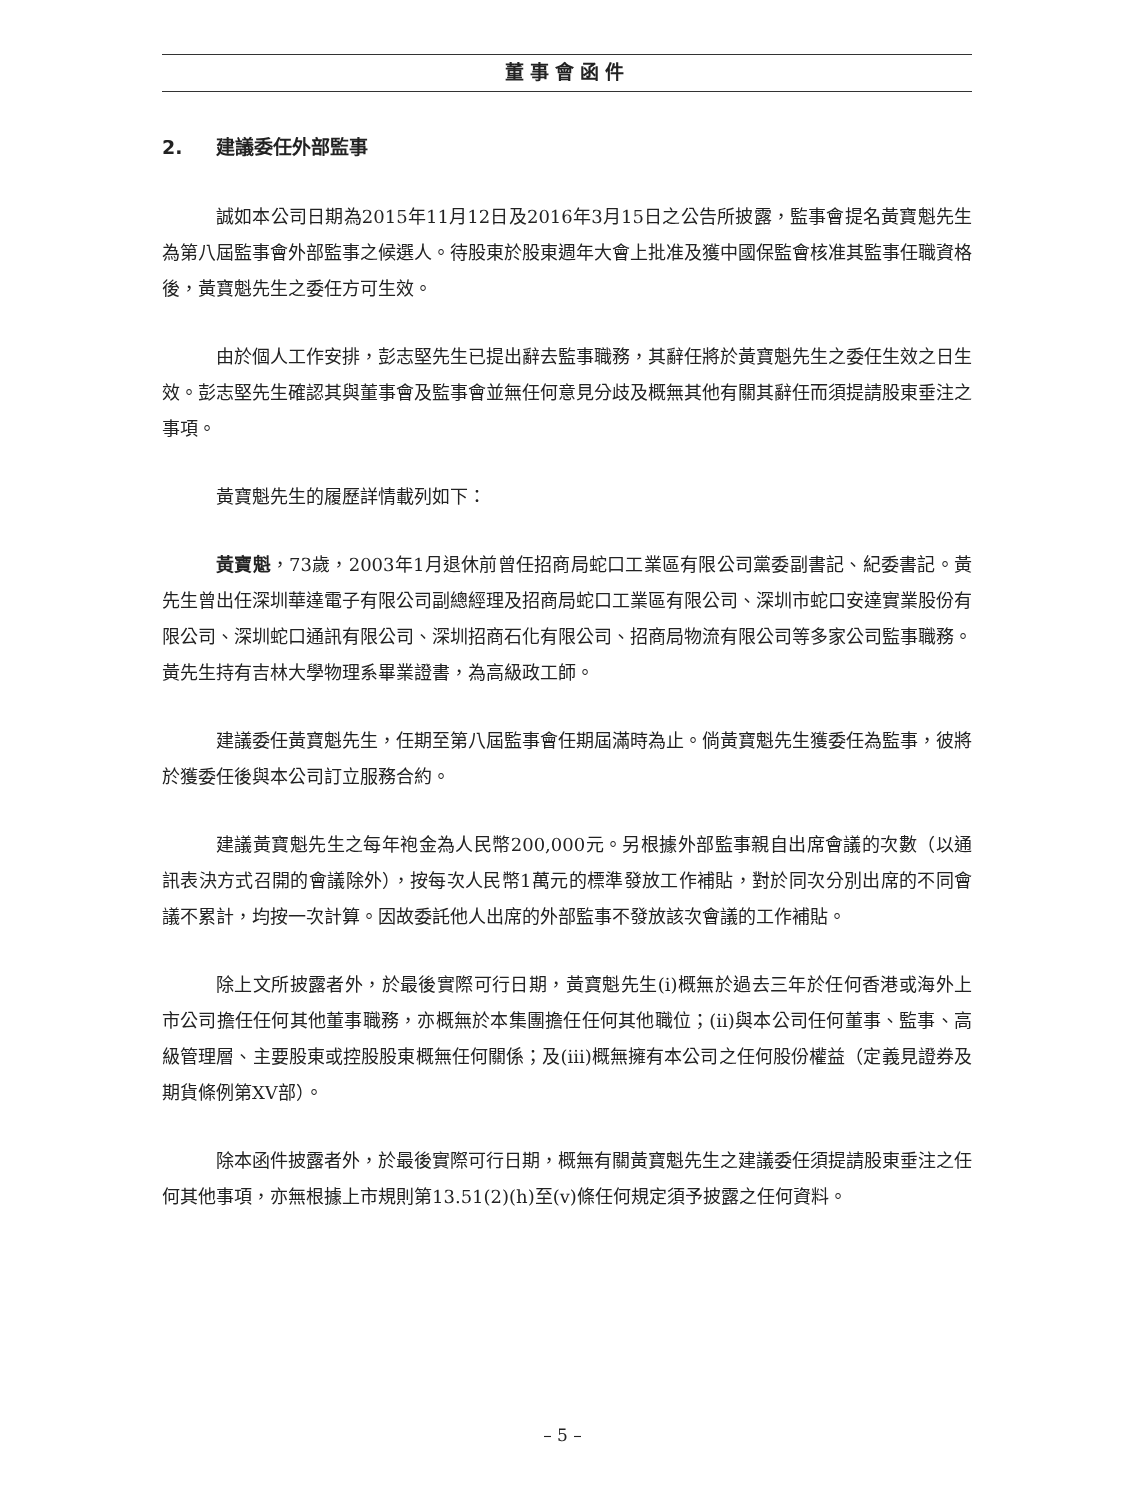董事會函件
2. 建議委任外部監事
誠如本公司日期為2015年11月12日及2016年3月15日之公告所披露，監事會提名黃寶魁先生為第八屆監事會外部監事之候選人。待股東於股東週年大會上批准及獲中國保監會核准其監事任職資格後，黃寶魁先生之委任方可生效。
由於個人工作安排，彭志堅先生已提出辭去監事職務，其辭任將於黃寶魁先生之委任生效之日生效。彭志堅先生確認其與董事會及監事會並無任何意見分歧及概無其他有關其辭任而須提請股東垂注之事項。
黃寶魁先生的履歷詳情載列如下：
黃寶魁，73歲，2003年1月退休前曾任招商局蛇口工業區有限公司黨委副書記、紀委書記。黃先生曾出任深圳華達電子有限公司副總經理及招商局蛇口工業區有限公司、深圳市蛇口安達實業股份有限公司、深圳蛇口通訊有限公司、深圳招商石化有限公司、招商局物流有限公司等多家公司監事職務。黃先生持有吉林大學物理系畢業證書，為高級政工師。
建議委任黃寶魁先生，任期至第八屆監事會任期屆滿時為止。倘黃寶魁先生獲委任為監事，彼將於獲委任後與本公司訂立服務合約。
建議黃寶魁先生之每年袍金為人民幣200,000元。另根據外部監事親自出席會議的次數（以通訊表決方式召開的會議除外），按每次人民幣1萬元的標準發放工作補貼，對於同次分別出席的不同會議不累計，均按一次計算。因故委託他人出席的外部監事不發放該次會議的工作補貼。
除上文所披露者外，於最後實際可行日期，黃寶魁先生(i)概無於過去三年於任何香港或海外上市公司擔任任何其他董事職務，亦概無於本集團擔任任何其他職位；(ii)與本公司任何董事、監事、高級管理層、主要股東或控股股東概無任何關係；及(iii)概無擁有本公司之任何股份權益（定義見證券及期貨條例第XV部）。
除本函件披露者外，於最後實際可行日期，概無有關黃寶魁先生之建議委任須提請股東垂注之任何其他事項，亦無根據上市規則第13.51(2)(h)至(v)條任何規定須予披露之任何資料。
– 5 –